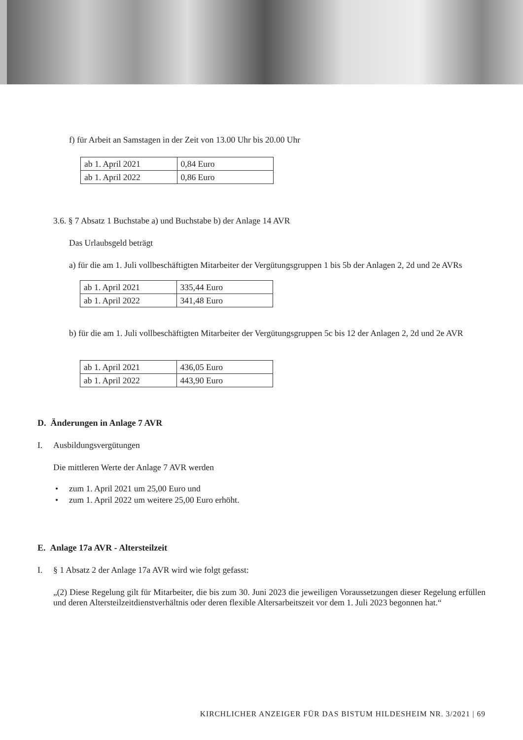f) für Arbeit an Samstagen in der Zeit von 13.00 Uhr bis 20.00 Uhr
| ab 1. April 2021 | 0,84 Euro |
| ab 1. April 2022 | 0,86 Euro |
3.6. § 7 Absatz 1 Buchstabe a) und Buchstabe b) der Anlage 14 AVR
Das Urlaubsgeld beträgt
a) für die am 1. Juli vollbeschäftigten Mitarbeiter der Vergütungsgruppen 1 bis 5b der Anlagen 2, 2d und 2e AVRs
| ab 1. April 2021 | 335,44 Euro |
| ab 1. April 2022 | 341,48 Euro |
b) für die am 1. Juli vollbeschäftigten Mitarbeiter der Vergütungsgruppen 5c bis 12 der Anlagen 2, 2d und 2e AVR
| ab 1. April 2021 | 436,05 Euro |
| ab 1. April 2022 | 443,90 Euro |
D. Änderungen in Anlage 7 AVR
I. Ausbildungsvergütungen
Die mittleren Werte der Anlage 7 AVR werden
• zum 1. April 2021 um 25,00 Euro und
• zum 1. April 2022 um weitere 25,00 Euro erhöht.
E. Anlage 17a AVR - Altersteilzeit
I. § 1 Absatz 2 der Anlage 17a AVR wird wie folgt gefasst:
„(2) Diese Regelung gilt für Mitarbeiter, die bis zum 30. Juni 2023 die jeweiligen Voraussetzungen dieser Regelung erfüllen und deren Altersteilzeitdienstverhältnis oder deren flexible Altersarbeitszeit vor dem 1. Juli 2023 begonnen hat.“
KIRCHLICHER ANZEIGER FÜR DAS BISTUM HILDESHEIM NR. 3/2021 | 69